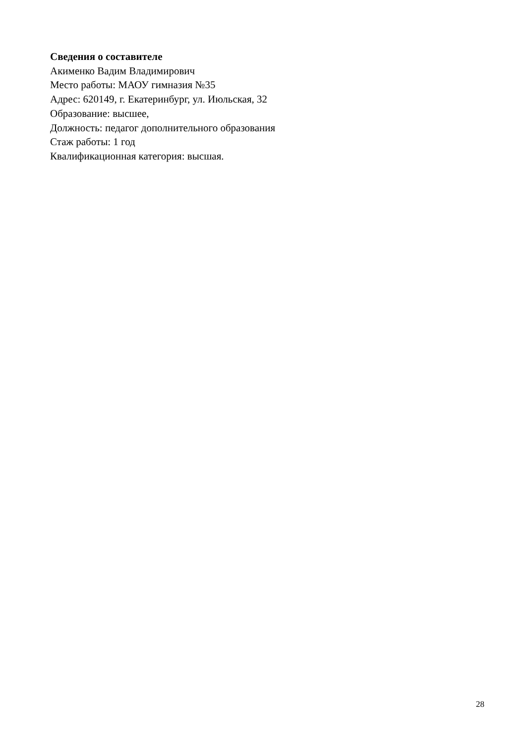Сведения о составителе
Акименко Вадим Владимирович
Место работы: МАОУ гимназия №35
Адрес: 620149, г. Екатеринбург, ул. Июльская, 32
Образование: высшее,
Должность: педагог дополнительного образования
Стаж работы: 1 год
Квалификационная категория: высшая.
28